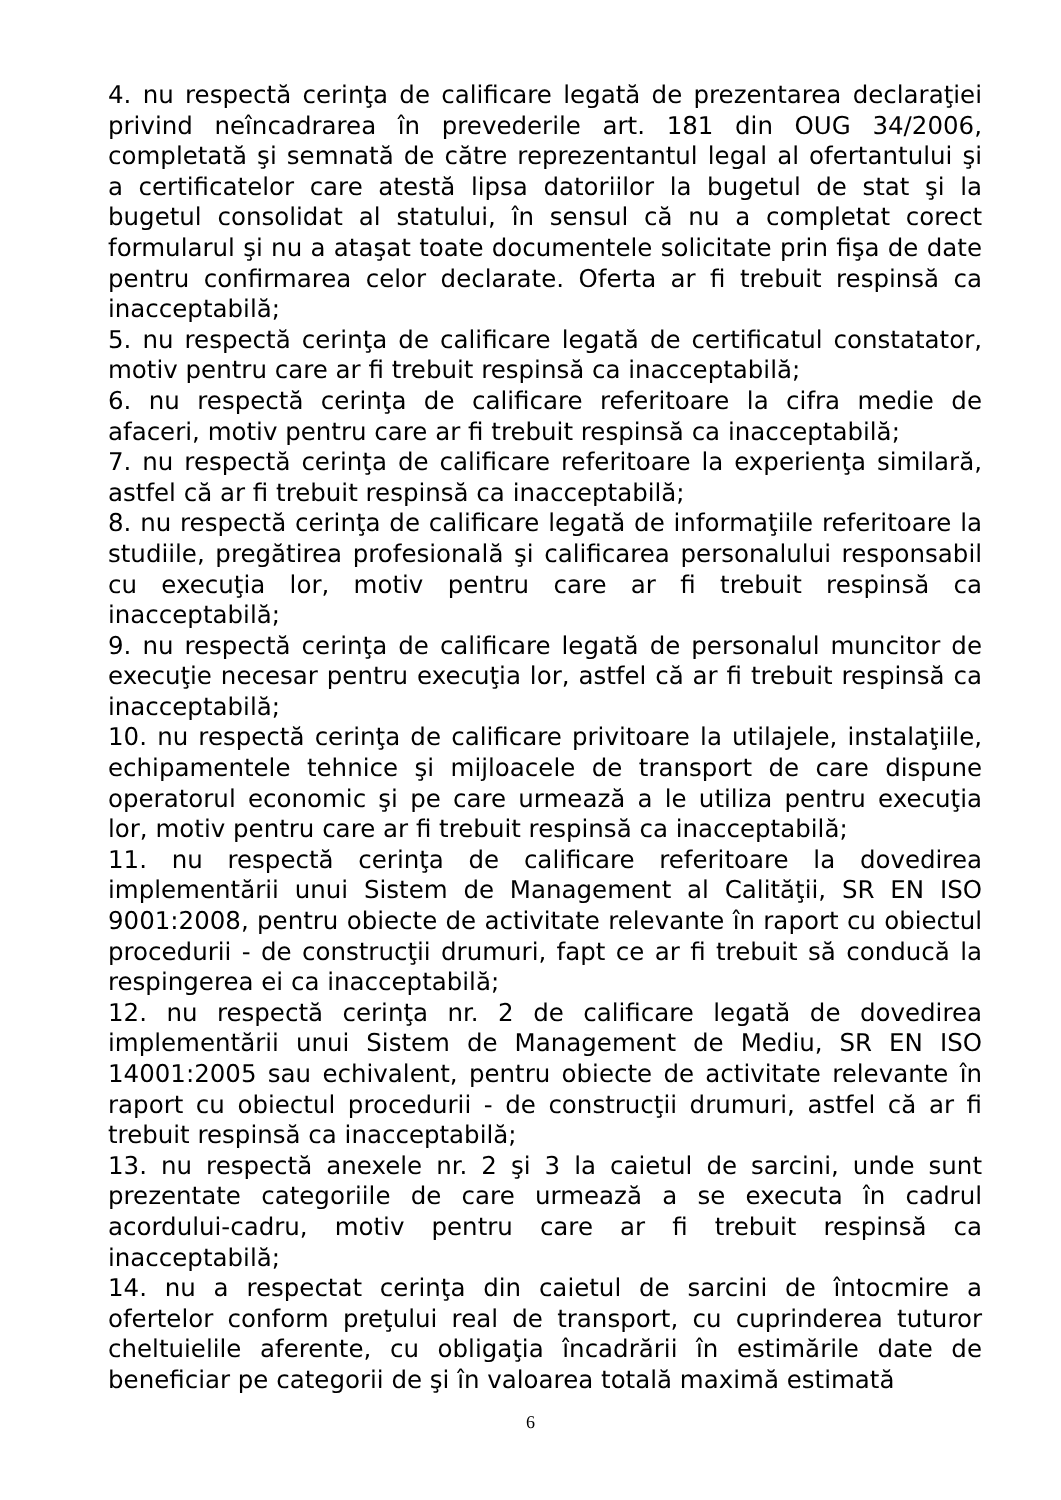4. nu respectă cerinţa de calificare legată de prezentarea declaraţiei privind neîncadrarea în prevederile art. 181 din OUG 34/2006, completată şi semnată de către reprezentantul legal al ofertantului şi a certificatelor care atestă lipsa datoriilor la bugetul de stat şi la bugetul consolidat al statului, în sensul că nu a completat corect formularul şi nu a ataşat toate documentele solicitate prin fişa de date pentru confirmarea celor declarate. Oferta ar fi trebuit respinsă ca inacceptabilă;
5. nu respectă cerinţa de calificare legată de certificatul constatator, motiv pentru care ar fi trebuit respinsă ca inacceptabilă;
6. nu respectă cerinţa de calificare referitoare la cifra medie de afaceri, motiv pentru care ar fi trebuit respinsă ca inacceptabilă;
7. nu respectă cerinţa de calificare referitoare la experienţa similară, astfel că ar fi trebuit respinsă ca inacceptabilă;
8. nu respectă cerinţa de calificare legată de informaţiile referitoare la studiile, pregătirea profesională şi calificarea personalului responsabil cu execuţia lor, motiv pentru care ar fi trebuit respinsă ca inacceptabilă;
9. nu respectă cerinţa de calificare legată de personalul muncitor de execuţie necesar pentru execuţia lor, astfel că ar fi trebuit respinsă ca inacceptabilă;
10. nu respectă cerinţa de calificare privitoare la utilajele, instalaţiile, echipamentele tehnice şi mijloacele de transport de care dispune operatorul economic şi pe care urmează a le utiliza pentru execuţia lor, motiv pentru care ar fi trebuit respinsă ca inacceptabilă;
11. nu respectă cerinţa de calificare referitoare la dovedirea implementării unui Sistem de Management al Calităţii, SR EN ISO 9001:2008, pentru obiecte de activitate relevante în raport cu obiectul procedurii - de construcţii drumuri, fapt ce ar fi trebuit să conducă la respingerea ei ca inacceptabilă;
12. nu respectă cerinţa nr. 2 de calificare legată de dovedirea implementării unui Sistem de Management de Mediu, SR EN ISO 14001:2005 sau echivalent, pentru obiecte de activitate relevante în raport cu obiectul procedurii - de construcţii drumuri, astfel că ar fi trebuit respinsă ca inacceptabilă;
13. nu respectă anexele nr. 2 şi 3 la caietul de sarcini, unde sunt prezentate categoriile de care urmează a se executa în cadrul acordului-cadru, motiv pentru care ar fi trebuit respinsă ca inacceptabilă;
14. nu a respectat cerinţa din caietul de sarcini de întocmire a ofertelor conform preţului real de transport, cu cuprinderea tuturor cheltuielile aferente, cu obligaţia încadrării în estimările date de beneficiar pe categorii de şi în valoarea totală maximă estimată
6